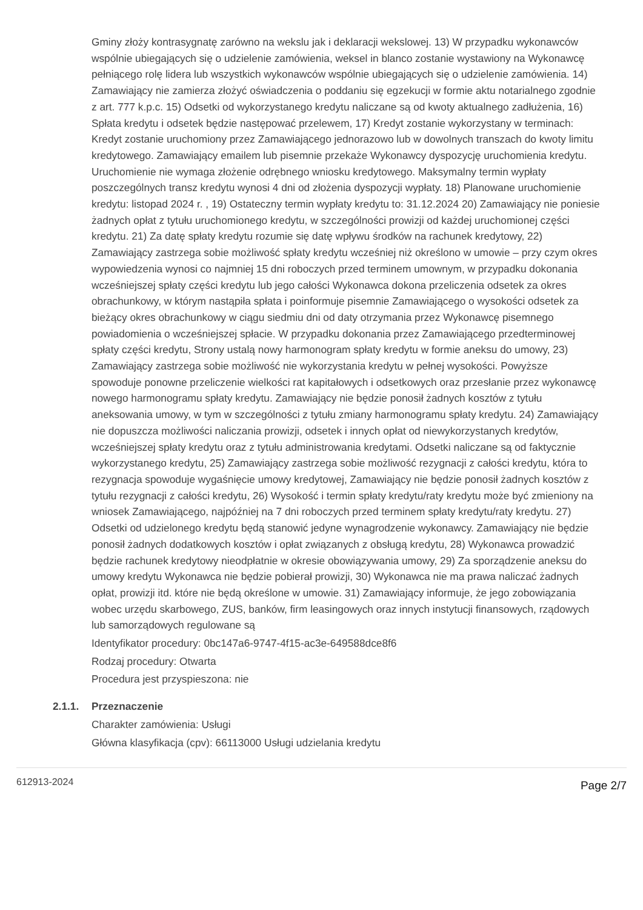Gminy złoży kontrasygnatę zarówno na wekslu jak i deklaracji wekslowej. 13) W przypadku wykonawców wspólnie ubiegających się o udzielenie zamówienia, weksel in blanco zostanie wystawiony na Wykonawcę pełniącego rolę lidera lub wszystkich wykonawców wspólnie ubiegających się o udzielenie zamówienia. 14) Zamawiający nie zamierza złożyć oświadczenia o poddaniu się egzekucji w formie aktu notarialnego zgodnie z art. 777 k.p.c. 15) Odsetki od wykorzystanego kredytu naliczane są od kwoty aktualnego zadłużenia, 16) Spłata kredytu i odsetek będzie następować przelewem, 17) Kredyt zostanie wykorzystany w terminach: Kredyt zostanie uruchomiony przez Zamawiającego jednorazowo lub w dowolnych transzach do kwoty limitu kredytowego. Zamawiający emailem lub pisemnie przekaże Wykonawcy dyspozycję uruchomienia kredytu. Uruchomienie nie wymaga złożenie odrębnego wniosku kredytowego. Maksymalny termin wypłaty poszczególnych transz kredytu wynosi 4 dni od złożenia dyspozycji wypłaty. 18) Planowane uruchomienie kredytu: listopad 2024 r. , 19) Ostateczny termin wypłaty kredytu to: 31.12.2024 20) Zamawiający nie poniesie żadnych opłat z tytułu uruchomionego kredytu, w szczególności prowizji od każdej uruchomionej części kredytu. 21) Za datę spłaty kredytu rozumie się datę wpływu środków na rachunek kredytowy, 22) Zamawiający zastrzega sobie możliwość spłaty kredytu wcześniej niż określono w umowie – przy czym okres wypowiedzenia wynosi co najmniej 15 dni roboczych przed terminem umownym, w przypadku dokonania wcześniejszej spłaty części kredytu lub jego całości Wykonawca dokona przeliczenia odsetek za okres obrachunkowy, w którym nastąpiła spłata i poinformuje pisemnie Zamawiającego o wysokości odsetek za bieżący okres obrachunkowy w ciągu siedmiu dni od daty otrzymania przez Wykonawcę pisemnego powiadomienia o wcześniejszej spłacie. W przypadku dokonania przez Zamawiającego przedterminowej spłaty części kredytu, Strony ustalą nowy harmonogram spłaty kredytu w formie aneksu do umowy, 23) Zamawiający zastrzega sobie możliwość nie wykorzystania kredytu w pełnej wysokości. Powyższe spowoduje ponowne przeliczenie wielkości rat kapitałowych i odsetkowych oraz przesłanie przez wykonawcę nowego harmonogramu spłaty kredytu. Zamawiający nie będzie ponosił żadnych kosztów z tytułu aneksowania umowy, w tym w szczególności z tytułu zmiany harmonogramu spłaty kredytu. 24) Zamawiający nie dopuszcza możliwości naliczania prowizji, odsetek i innych opłat od niewykorzystanych kredytów, wcześniejszej spłaty kredytu oraz z tytułu administrowania kredytami. Odsetki naliczane są od faktycznie wykorzystanego kredytu, 25) Zamawiający zastrzega sobie możliwość rezygnacji z całości kredytu, która to rezygnacja spowoduje wygaśnięcie umowy kredytowej, Zamawiający nie będzie ponosił żadnych kosztów z tytułu rezygnacji z całości kredytu, 26) Wysokość i termin spłaty kredytu/raty kredytu może być zmieniony na wniosek Zamawiającego, najpóźniej na 7 dni roboczych przed terminem spłaty kredytu/raty kredytu. 27) Odsetki od udzielonego kredytu będą stanowić jedyne wynagrodzenie wykonawcy. Zamawiający nie będzie ponosił żadnych dodatkowych kosztów i opłat związanych z obsługą kredytu, 28) Wykonawca prowadzić będzie rachunek kredytowy nieodpłatnie w okresie obowiązywania umowy, 29) Za sporządzenie aneksu do umowy kredytu Wykonawca nie będzie pobierał prowizji, 30) Wykonawca nie ma prawa naliczać żadnych opłat, prowizji itd. które nie będą określone w umowie. 31) Zamawiający informuje, że jego zobowiązania wobec urzędu skarbowego, ZUS, banków, firm leasingowych oraz innych instytucji finansowych, rządowych lub samorządowych regulowane są
Identyfikator procedury: 0bc147a6-9747-4f15-ac3e-649588dce8f6
Rodzaj procedury: Otwarta
Procedura jest przyspieszona: nie
2.1.1. Przeznaczenie
Charakter zamówienia: Usługi
Główna klasyfikacja (cpv): 66113000 Usługi udzielania kredytu
612913-2024 Page 2/7